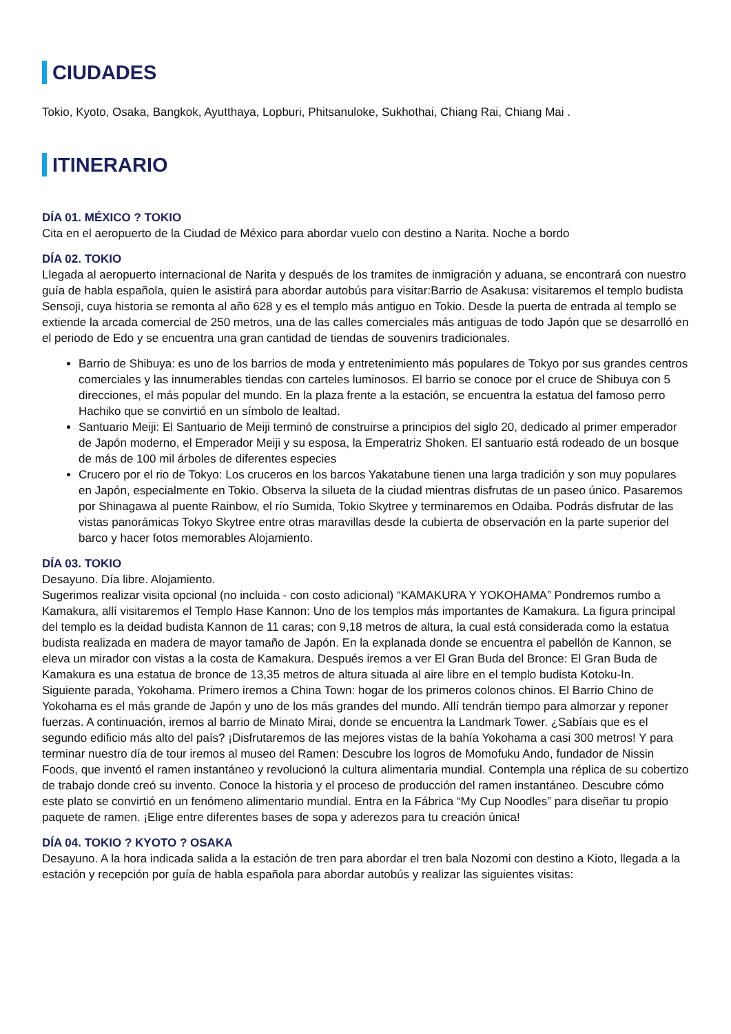CIUDADES
Tokio, Kyoto, Osaka, Bangkok, Ayutthaya, Lopburi, Phitsanuloke, Sukhothai, Chiang Rai, Chiang Mai .
ITINERARIO
DÍA 01. MÉXICO ? TOKIO
Cita en el aeropuerto de la Ciudad de México para abordar vuelo con destino a Narita. Noche a bordo
DÍA 02. TOKIO
Llegada al aeropuerto internacional de Narita y después de los tramites de inmigración y aduana, se encontrará con nuestro guía de habla española, quien le asistirá para abordar autobús para visitar:Barrio de Asakusa: visitaremos el templo budista Sensoji, cuya historia se remonta al año 628 y es el templo más antiguo en Tokio. Desde la puerta de entrada al templo se extiende la arcada comercial de 250 metros, una de las calles comerciales más antiguas de todo Japón que se desarrolló en el periodo de Edo y se encuentra una gran cantidad de tiendas de souvenirs tradicionales.
Barrio de Shibuya: es uno de los barrios de moda y entretenimiento más populares de Tokyo por sus grandes centros comerciales y las innumerables tiendas con carteles luminosos. El barrio se conoce por el cruce de Shibuya con 5 direcciones, el más popular del mundo. En la plaza frente a la estación, se encuentra la estatua del famoso perro Hachiko que se convirtió en un símbolo de lealtad.
Santuario Meiji: El Santuario de Meiji terminó de construirse a principios del siglo 20, dedicado al primer emperador de Japón moderno, el Emperador Meiji y su esposa, la Emperatriz Shoken. El santuario está rodeado de un bosque de más de 100 mil árboles de diferentes especies
Crucero por el rio de Tokyo: Los cruceros en los barcos Yakatabune tienen una larga tradición y son muy populares en Japón, especialmente en Tokio. Observa la silueta de la ciudad mientras disfrutas de un paseo único. Pasaremos por Shinagawa al puente Rainbow, el río Sumida, Tokio Skytree y terminaremos en Odaiba. Podrás disfrutar de las vistas panorámicas Tokyo Skytree entre otras maravillas desde la cubierta de observación en la parte superior del barco y hacer fotos memorables Alojamiento.
DÍA 03. TOKIO
Desayuno. Día libre. Alojamiento.
Sugerimos realizar visita opcional (no incluida - con costo adicional) “KAMAKURA Y YOKOHAMA” Pondremos rumbo a Kamakura, allí visitaremos el Templo Hase Kannon: Uno de los templos más importantes de Kamakura. La figura principal del templo es la deidad budista Kannon de 11 caras; con 9,18 metros de altura, la cual está considerada como la estatua budista realizada en madera de mayor tamaño de Japón. En la explanada donde se encuentra el pabellón de Kannon, se eleva un mirador con vistas a la costa de Kamakura. Después iremos a ver El Gran Buda del Bronce: El Gran Buda de Kamakura es una estatua de bronce de 13,35 metros de altura situada al aire libre en el templo budista Kotoku-In.
Siguiente parada, Yokohama. Primero iremos a China Town: hogar de los primeros colonos chinos. El Barrio Chino de Yokohama es el más grande de Japón y uno de los más grandes del mundo. Allí tendrán tiempo para almorzar y reponer fuerzas. A continuación, iremos al barrio de Minato Mirai, donde se encuentra la Landmark Tower. ¿Sabíais que es el segundo edificio más alto del país? ¡Disfrutaremos de las mejores vistas de la bahía Yokohama a casi 300 metros! Y para terminar nuestro día de tour iremos al museo del Ramen: Descubre los logros de Momofuku Ando, fundador de Nissin Foods, que inventó el ramen instantáneo y revolucionó la cultura alimentaria mundial. Contempla una réplica de su cobertizo de trabajo donde creó su invento. Conoce la historia y el proceso de producción del ramen instantáneo. Descubre cómo este plato se convirtió en un fenómeno alimentario mundial. Entra en la Fábrica “My Cup Noodles” para diseñar tu propio paquete de ramen. ¡Elige entre diferentes bases de sopa y aderezos para tu creación única!
DÍA 04. TOKIO ? KYOTO ? OSAKA
Desayuno. A la hora indicada salida a la estación de tren para abordar el tren bala Nozomi con destino a Kioto, llegada a la estación y recepción por guía de habla española para abordar autobús y realizar las siguientes visitas: